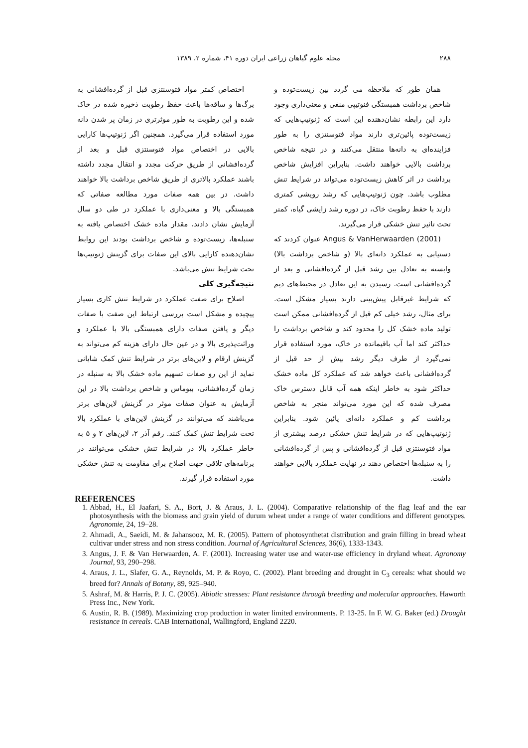۲۸۸ مجله علوم گیاهان زراعی ایران دوره ۴۱، شماره ۲، ۱۳۸۹
همان طور که ملاحظه می گردد بین زیست‌توده و شاخص برداشت همبستگی فنوتیپی منفی و معنی‌داری وجود دارد این رابطه نشان‌دهنده این است که ژنوتیپ‌هایی که زیست‌توده پائین‌تری دارند مواد فتوسنتزی را به طور فزاینده‌ای به دانه‌ها منتقل می‌کنند و در نتیجه شاخص برداشت بالایی خواهند داشت. بنابراین افزایش شاخص برداشت در اثر کاهش زیست‌توده می‌تواند در شرایط تنش مطلوب باشد. چون ژنوتیپ‌هایی که رشد رویشی کمتری دارند با حفظ رطوبت خاک، در دوره رشد زایشی گیاه، کمتر تحت تاثیر تنش خشکی قرار می‌گیرند.
Angus & VanHerwaarden (2001) عنوان کردند که دستیابی به عملکرد دانه‌ای بالا (و شاخص برداشت بالا) وابسته به تعادل بین رشد قبل از گرده‌افشانی و بعد از گرده‌افشانی است. رسیدن به این تعادل در محیط‌های دیم که شرایط غیرقابل پیش‌بینی دارند بسیار مشکل است. برای مثال، رشد خیلی کم قبل از گرده‌افشانی ممکن است تولید ماده خشک کل را محدود کند و شاخص برداشت را حداکثر کند اما آب باقیمانده در خاک، مورد استفاده قرار نمی‌گیرد از طرف دیگر رشد بیش از حد قبل از گرده‌افشانی باعث خواهد شد که عملکرد کل ماده خشک حداکثر شود به خاطر اینکه همه آب قابل دسترس خاک مصرف شده که این مورد می‌تواند منجر به شاخص برداشت کم و عملکرد دانه‌ای پائین شود. بنابراین ژنوتیپ‌هایی که در شرایط تنش خشکی درصد بیشتری از مواد فتوسنتزی قبل از گرده‌افشانی و پس از گرده‌افشانی را به سنبله‌ها اختصاص دهند در نهایت عملکرد بالایی خواهند داشت.
اختصاص کمتر مواد فتوسنتزی قبل از گرده‌افشانی به برگ‌ها و ساقه‌ها باعث حفظ رطوبت ذخیره شده در خاک شده و این رطوبت به طور موثرتری در زمان پر شدن دانه مورد استفاده قرار می‌گیرد. همچنین اگر ژنوتیپ‌ها کارایی بالایی در اختصاص مواد فتوسنتزی قبل و بعد از گرده‌افشانی از طریق حرکت مجدد و انتقال مجدد داشته باشند عملکرد بالاتری از طریق شاخص برداشت بالا خواهند داشت. در بین همه صفات مورد مطالعه صفاتی که همبستگی بالا و معنی‌داری با عملکرد در طی دو سال آزمایش نشان دادند، مقدار ماده خشک اختصاص یافته به سنبله‌ها، زیست‌توده و شاخص برداشت بودند این روابط نشان‌دهنده کارایی بالای این صفات برای گزینش ژنوتیپ‌ها تحت شرایط تنش می‌باشد.
نتیجه‌گیری کلی
اصلاح برای صفت عملکرد در شرایط تنش کاری بسیار پیچیده و مشکل است بررسی ارتباط این صفت با صفات دیگر و یافتن صفات دارای همبستگی بالا با عملکرد و وراثت‌پذیری بالا و در عین حال دارای هزینه کم می‌تواند به گزینش ارقام و لاین‌های برتر در شرایط تنش کمک شایانی نماید از این رو صفات تسهیم ماده خشک بالا به سنبله در زمان گرده‌افشانی، بیوماس و شاخص برداشت بالا در این آزمایش به عنوان صفات موثر در گزینش لاین‌های برتر می‌باشند که می‌توانند در گزینش لاین‌های با عملکرد بالا تحت شرایط تنش کمک کنند. رقم آذر ۲، لاین‌های ۲ و ۵ به خاطر عملکرد بالا در شرایط تنش خشکی می‌توانند در برنامه‌های تلاقی جهت اصلاح برای مقاومت به تنش خشکی مورد استفاده قرار گیرند.
REFERENCES
1. Abbad, H., El Jaafari, S. A., Bort, J. & Araus, J. L. (2004). Comparative relationship of the flag leaf and the ear photosynthesis with the biomass and grain yield of durum wheat under a range of water conditions and different genotypes. Agronomie, 24, 19–28.
2. Ahmadi, A., Saeidi, M. & Jahansooz, M. R. (2005). Pattern of photosynthetat distribution and grain filling in bread wheat cultivar under stress and non stress condition. Journal of Agricultural Sciences, 36(6), 1333-1343.
3. Angus, J. F. & Van Herwaarden, A. F. (2001). Increasing water use and water-use efficiency in dryland wheat. Agronomy Journal, 93, 290–298.
4. Araus, J. L., Slafer, G. A., Reynolds, M. P. & Royo, C. (2002). Plant breeding and drought in C<sub>3</sub> cereals: what should we breed for? Annals of Botany, 89, 925–940.
5. Ashraf, M. & Harris, P. J. C. (2005). Abiotic stresses: Plant resistance through breeding and molecular approaches. Haworth Press Inc., New York.
6. Austin, R. B. (1989). Maximizing crop production in water limited environments. P. 13-25. In F. W. G. Baker (ed.) Drought resistance in cereals. CAB International, Wallingford, England 2220.